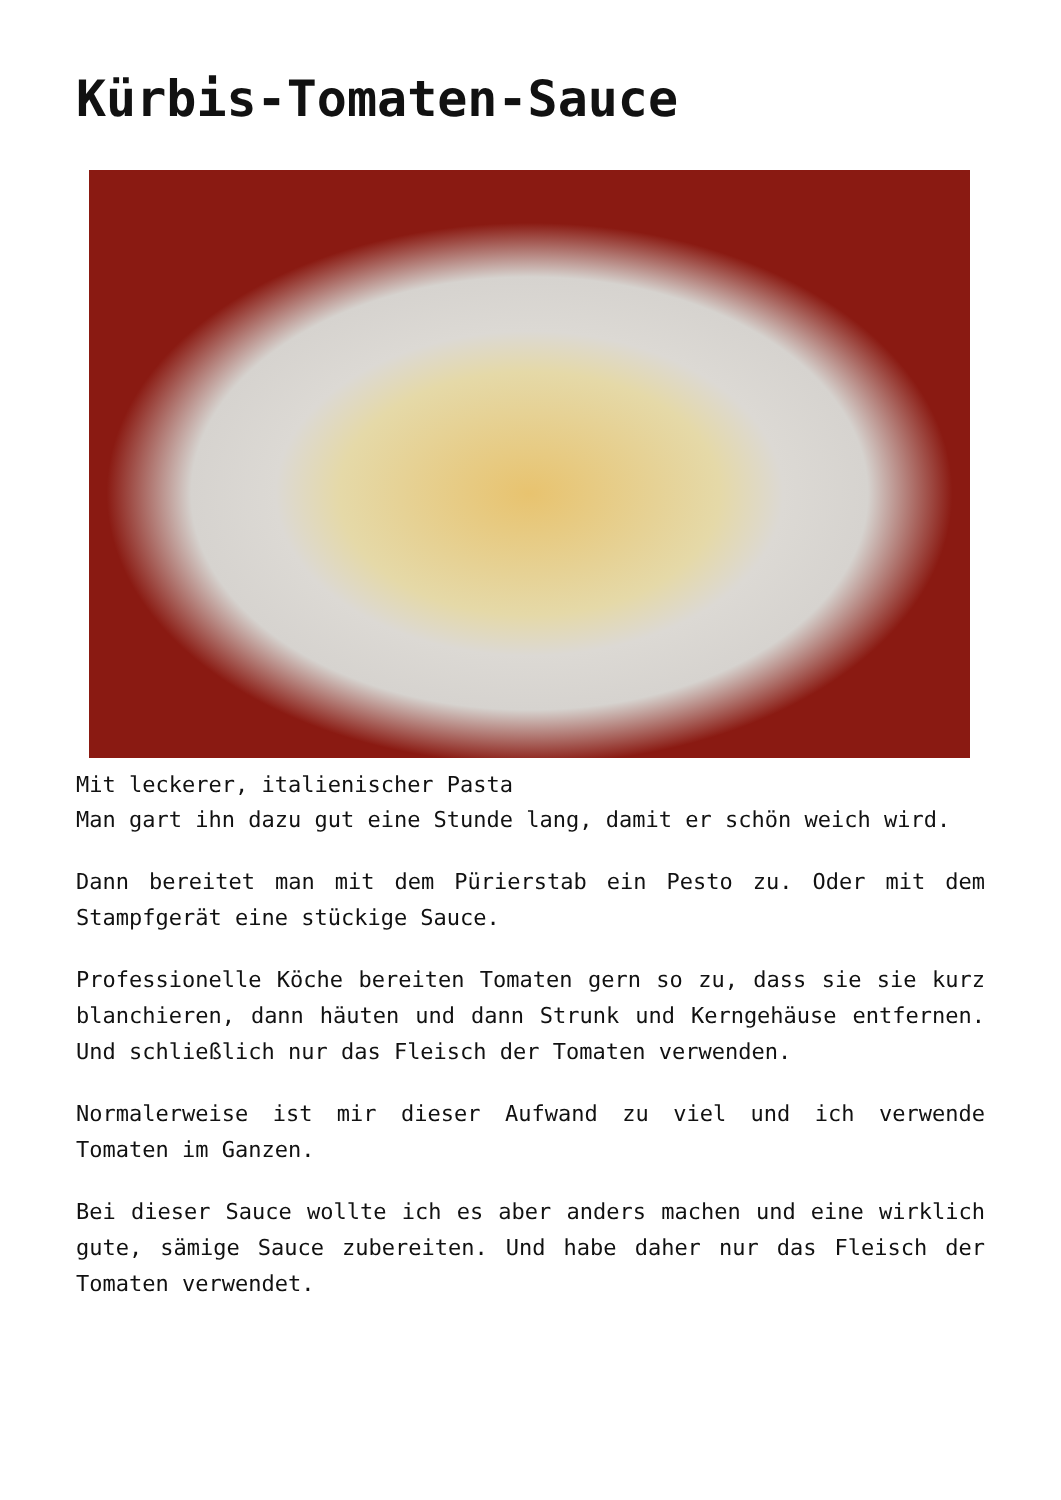Kürbis-Tomaten-Sauce
Mit leckerer, italienischer Pasta
Man gart ihn dazu gut eine Stunde lang, damit er schön weich wird.
Dann bereitet man mit dem Pürierstab ein Pesto zu. Oder mit dem Stampfgerät eine stückige Sauce.
Professionelle Köche bereiten Tomaten gern so zu, dass sie sie kurz blanchieren, dann häuten und dann Strunk und Kerngehäuse entfernen. Und schließlich nur das Fleisch der Tomaten verwenden.
Normalerweise ist mir dieser Aufwand zu viel und ich verwende Tomaten im Ganzen.
Bei dieser Sauce wollte ich es aber anders machen und eine wirklich gute, sämige Sauce zubereiten. Und habe daher nur das Fleisch der Tomaten verwendet.